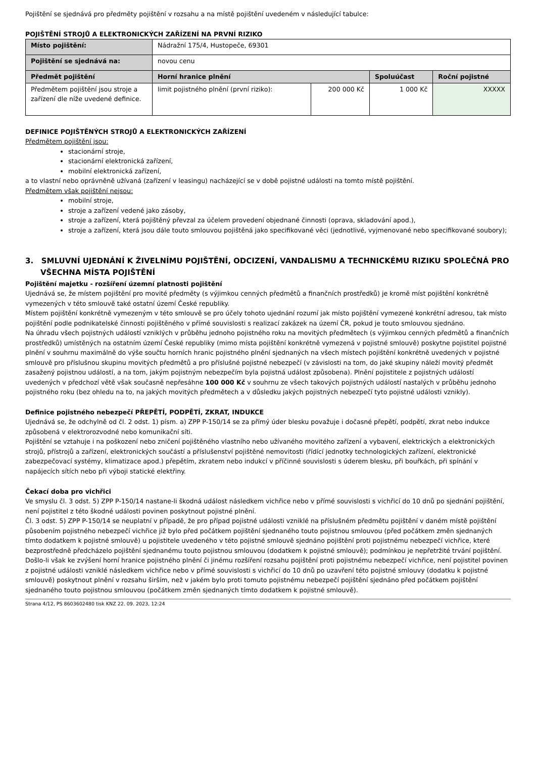Pojištění se sjednává pro předměty pojištění v rozsahu a na místě pojištění uvedeném v následující tabulce:
POJIŠTĚNÍ STROJŮ A ELEKTRONICKÝCH ZAŘÍZENÍ NA PRVNÍ RIZIKO
| Místo pojištění: | Nádražní 175/4, Hustopeče, 69301 | | | |
| Pojištění se sjednává na: | novou cenu | | | |
| Předmět pojištění | Horní hranice plnění | | Spoluúčast | Roční pojistné |
| Předmětem pojištění jsou stroje a zařízení dle níže uvedené definice. | limit pojistného plnění (první riziko): | 200 000 Kč | 1 000 Kč | XXXXX |
DEFINICE POJIŠTĚNÝCH STROJŮ A ELEKTRONICKÝCH ZAŘÍZENÍ
Předmětem pojištění jsou:
stacionární stroje,
stacionární elektronická zařízení,
mobilní elektronická zařízení,
a to vlastní nebo oprávněně užívaná (zařízení v leasingu) nacházející se v době pojistné události na tomto místě pojištění.
Předmětem však pojištění nejsou:
mobilní stroje,
stroje a zařízení vedené jako zásoby,
stroje a zařízení, která pojištěný převzal za účelem provedení objednané činnosti (oprava, skladování apod.),
stroje a zařízení, která jsou dále touto smlouvou pojištěná jako specifikované věci (jednotlivé, vyjmenované nebo specifikované soubory);
3. SMLUVNÍ UJEDNÁNÍ K ŽIVELNÍMU POJIŠTĚNÍ, ODCIZENÍ, VANDALISMU A TECHNICKÉMU RIZIKU SPOLEČNÁ PRO VŠECHNA MÍSTA POJIŠTĚNÍ
Pojištění majetku - rozšíření územní platnosti pojištění
Ujednává se, že místem pojištění pro movité předměty (s výjimkou cenných předmětů a finančních prostředků) je kromě míst pojištění konkrétně vymezených v této smlouvě také ostatní území České republiky.
Místem pojištění konkrétně vymezeným v této smlouvě se pro účely tohoto ujednání rozumí jak místo pojištění vymezené konkrétní adresou, tak místo pojištění podle podnikatelské činnosti pojištěného v přímé souvislosti s realizací zakázek na území ČR, pokud je touto smlouvou sjednáno.
Na úhradu všech pojistných událostí vzniklých v průběhu jednoho pojistného roku na movitých předmětech (s výjimkou cenných předmětů a finančních prostředků) umístěných na ostatním území České republiky (mimo místa pojištění konkrétně vymezená v pojistné smlouvě) poskytne pojistitel pojistné plnění v souhrnu maximálně do výše součtu horních hranic pojistného plnění sjednaných na všech místech pojištění konkrétně uvedených v pojistné smlouvě pro příslušnou skupinu movitých předmětů a pro příslušné pojistné nebezpečí (v závislosti na tom, do jaké skupiny náleží movitý předmět zasažený pojistnou událostí, a na tom, jakým pojistným nebezpečím byla pojistná událost způsobena). Plnění pojistitele z pojistných událostí uvedených v předchozí větě však současně nepřesáhne 100 000 Kč v souhrnu ze všech takových pojistných událostí nastalých v průběhu jednoho pojistného roku (bez ohledu na to, na jakých movitých předmětech a v důsledku jakých pojistných nebezpečí tyto pojistné události vznikly).
Definice pojistného nebezpečí PŘEPĚTÍ, PODPĚTÍ, ZKRAT, INDUKCE
Ujednává se, že odchylně od čl. 2 odst. 1) písm. a) ZPP P-150/14 se za přímý úder blesku považuje i dočasné přepětí, podpětí, zkrat nebo indukce způsobená v elektrorozvodné nebo komunikační síti.
Pojištění se vztahuje i na poškození nebo zničení pojištěného vlastního nebo užívaného movitého zařízení a vybavení, elektrických a elektronických strojů, přístrojů a zařízení, elektronických součástí a příslušenství pojištěné nemovitosti (řídící jednotky technologických zařízení, elektronické zabezpečovací systémy, klimatizace apod.) přepětím, zkratem nebo indukcí v příčinné souvislosti s úderem blesku, při bouřkách, při spínání v napájecích sítích nebo při výboji statické elektřiny.
Čekací doba pro vichřici
Ve smyslu čl. 3 odst. 5) ZPP P-150/14 nastane-li škodná událost následkem vichřice nebo v přímé souvislosti s vichřicí do 10 dnů po sjednání pojištění, není pojistitel z této škodné události povinen poskytnout pojistné plnění.
Čl. 3 odst. 5) ZPP P-150/14 se neuplatní v případě, že pro případ pojistné události vzniklé na příslušném předmětu pojištění v daném místě pojištění působením pojistného nebezpečí vichřice již bylo před počátkem pojištění sjednaného touto pojistnou smlouvou (před počátkem změn sjednaných tímto dodatkem k pojistné smlouvě) u pojistitele uvedeného v této pojistné smlouvě sjednáno pojištění proti pojistnému nebezpečí vichřice, které bezprostředně předcházelo pojištění sjednanému touto pojistnou smlouvou (dodatkem k pojistné smlouvě); podmínkou je nepřetržité trvání pojištění.
Došlo-li však ke zvýšení horní hranice pojistného plnění či jinému rozšíření rozsahu pojištění proti pojistnému nebezpečí vichřice, není pojistitel povinen z pojistné události vzniklé následkem vichřice nebo v přímé souvislosti s vichřicí do 10 dnů po uzavření této pojistné smlouvy (dodatku k pojistné smlouvě) poskytnout plnění v rozsahu širším, než v jakém bylo proti tomuto pojistnému nebezpečí pojištění sjednáno před počátkem pojištění sjednaného touto pojistnou smlouvou (počátkem změn sjednaných tímto dodatkem k pojistné smlouvě).
Strana 4/12, PS 8603602480 tisk KNZ 22. 09. 2023, 12:24